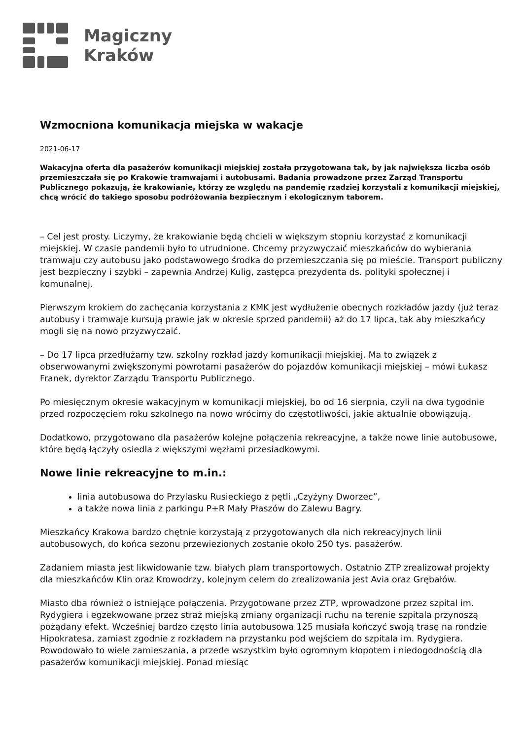Magiczny
Kraków
Wzmocniona komunikacja miejska w wakacje
2021-06-17
Wakacyjna oferta dla pasażerów komunikacji miejskiej została przygotowana tak, by jak największa liczba osób przemieszczała się po Krakowie tramwajami i autobusami. Badania prowadzone przez Zarząd Transportu Publicznego pokazują, że krakowianie, którzy ze względu na pandemię rzadziej korzystali z komunikacji miejskiej, chcą wrócić do takiego sposobu podróżowania bezpiecznym i ekologicznym taborem.
– Cel jest prosty. Liczymy, że krakowianie będą chcieli w większym stopniu korzystać z komunikacji miejskiej. W czasie pandemii było to utrudnione. Chcemy przyzwyczaić mieszkańców do wybierania tramwaju czy autobusu jako podstawowego środka do przemieszczania się po mieście. Transport publiczny jest bezpieczny i szybki – zapewnia Andrzej Kulig, zastępca prezydenta ds. polityki społecznej i komunalnej.
Pierwszym krokiem do zachęcania korzystania z KMK jest wydłużenie obecnych rozkładów jazdy (już teraz autobusy i tramwaje kursują prawie jak w okresie sprzed pandemii) aż do 17 lipca, tak aby mieszkańcy mogli się na nowo przyzwyczaić.
– Do 17 lipca przedłużamy tzw. szkolny rozkład jazdy komunikacji miejskiej. Ma to związek z obserwowanymi zwiększonymi powrotami pasażerów do pojazdów komunikacji miejskiej – mówi Łukasz Franek, dyrektor Zarządu Transportu Publicznego.
Po miesięcznym okresie wakacyjnym w komunikacji miejskiej, bo od 16 sierpnia, czyli na dwa tygodnie przed rozpoczęciem roku szkolnego na nowo wrócimy do częstotliwości, jakie aktualnie obowiązują.
Dodatkowo, przygotowano dla pasażerów kolejne połączenia rekreacyjne, a także nowe linie autobusowe, które będą łączyły osiedla z większymi węzłami przesiadkowymi.
Nowe linie rekreacyjne to m.in.:
linia autobusowa do Przylasku Rusieckiego z pętli „Czyżyny Dworzec”,
a także nowa linia z parkingu P+R Mały Płaszów do Zalewu Bagry.
Mieszkańcy Krakowa bardzo chętnie korzystają z przygotowanych dla nich rekreacyjnych linii autobusowych, do końca sezonu przewiezionych zostanie około 250 tys. pasażerów.
Zadaniem miasta jest likwidowanie tzw. białych plam transportowych. Ostatnio ZTP zrealizował projekty dla mieszkańców Klin oraz Krowodrzy, kolejnym celem do zrealizowania jest Avia oraz Grębałów.
Miasto dba również o istniejące połączenia. Przygotowane przez ZTP, wprowadzone przez szpital im. Rydygiera i egzekwowane przez straż miejską zmiany organizacji ruchu na terenie szpitala przynoszą pożądany efekt. Wcześniej bardzo często linia autobusowa 125 musiała kończyć swoją trasę na rondzie Hipokratesa, zamiast zgodnie z rozkładem na przystanku pod wejściem do szpitala im. Rydygiera. Powodowało to wiele zamieszania, a przede wszystkim było ogromnym kłopotem i niedogodnością dla pasażerów komunikacji miejskiej. Ponad miesiąc